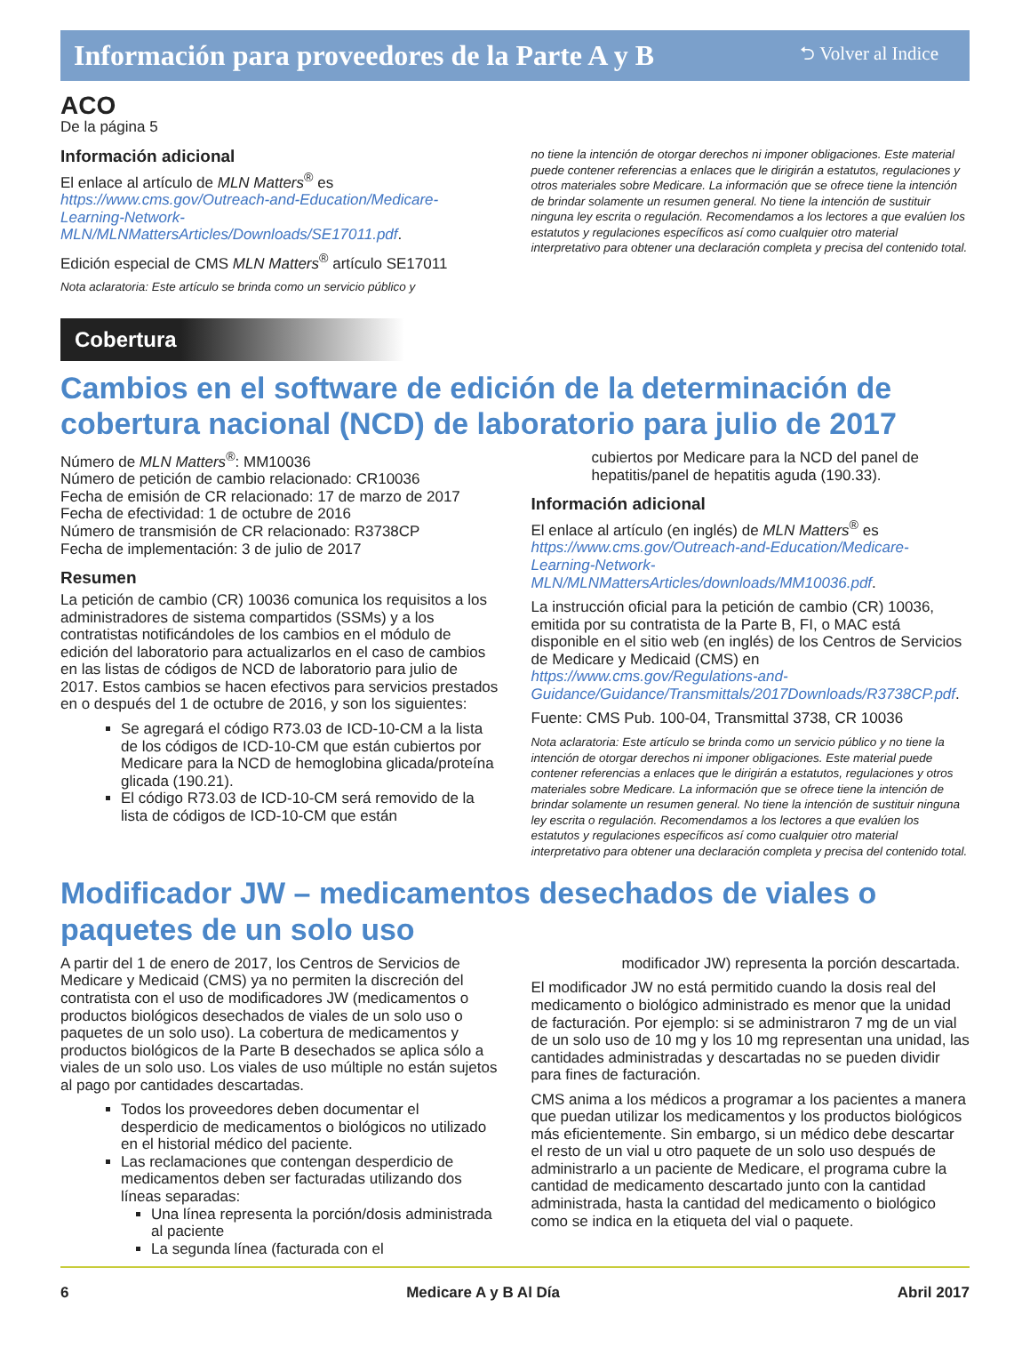Información para proveedores de la Parte A y B ⮌ Volver al Indice
ACO
De la página 5
Información adicional
El enlace al artículo de MLN Matters<sup>®</sup> es https://www.cms.gov/Outreach-and-Education/Medicare-Learning-Network-MLN/MLNMattersArticles/Downloads/SE17011.pdf.
Edición especial de CMS MLN Matters<sup>®</sup> artículo SE17011
Nota aclaratoria: Este artículo se brinda como un servicio público y
no tiene la intención de otorgar derechos ni imponer obligaciones. Este material puede contener referencias a enlaces que le dirigirán a estatutos, regulaciones y otros materiales sobre Medicare. La información que se ofrece tiene la intención de brindar solamente un resumen general. No tiene la intención de sustituir ninguna ley escrita o regulación. Recomendamos a los lectores a que evalúen los estatutos y regulaciones específicos así como cualquier otro material interpretativo para obtener una declaración completa y precisa del contenido total.
Cobertura
Cambios en el software de edición de la determinación de cobertura nacional (NCD) de laboratorio para julio de 2017
Número de MLN Matters<sup>®</sup>: MM10036
Número de petición de cambio relacionado: CR10036
Fecha de emisión de CR relacionado: 17 de marzo de 2017
Fecha de efectividad: 1 de octubre de 2016
Número de transmisión de CR relacionado: R3738CP
Fecha de implementación: 3 de julio de 2017
Resumen
La petición de cambio (CR) 10036 comunica los requisitos a los administradores de sistema compartidos (SSMs) y a los contratistas notificándoles de los cambios en el módulo de edición del laboratorio para actualizarlos en el caso de cambios en las listas de códigos de NCD de laboratorio para julio de 2017. Estos cambios se hacen efectivos para servicios prestados en o después del 1 de octubre de 2016, y son los siguientes:
Se agregará el código R73.03 de ICD-10-CM a la lista de los códigos de ICD-10-CM que están cubiertos por Medicare para la NCD de hemoglobina glicada/proteína glicada (190.21).
El código R73.03 de ICD-10-CM será removido de la lista de códigos de ICD-10-CM que están
cubiertos por Medicare para la NCD del panel de hepatitis/panel de hepatitis aguda (190.33).
Información adicional
El enlace al artículo (en inglés) de MLN Matters<sup>®</sup> es https://www.cms.gov/Outreach-and-Education/Medicare-Learning-Network-MLN/MLNMattersArticles/downloads/MM10036.pdf.
La instrucción oficial para la petición de cambio (CR) 10036, emitida por su contratista de la Parte B, FI, o MAC está disponible en el sitio web (en inglés) de los Centros de Servicios de Medicare y Medicaid (CMS) en https://www.cms.gov/Regulations-and-Guidance/Guidance/Transmittals/2017Downloads/R3738CP.pdf.
Fuente: CMS Pub. 100-04, Transmittal 3738, CR 10036
Nota aclaratoria: Este artículo se brinda como un servicio público y no tiene la intención de otorgar derechos ni imponer obligaciones. Este material puede contener referencias a enlaces que le dirigirán a estatutos, regulaciones y otros materiales sobre Medicare. La información que se ofrece tiene la intención de brindar solamente un resumen general. No tiene la intención de sustituir ninguna ley escrita o regulación. Recomendamos a los lectores a que evalúen los estatutos y regulaciones específicos así como cualquier otro material interpretativo para obtener una declaración completa y precisa del contenido total.
Modificador JW – medicamentos desechados de viales o paquetes de un solo uso
A partir del 1 de enero de 2017, los Centros de Servicios de Medicare y Medicaid (CMS) ya no permiten la discreción del contratista con el uso de modificadores JW (medicamentos o productos biológicos desechados de viales de un solo uso o paquetes de un solo uso). La cobertura de medicamentos y productos biológicos de la Parte B desechados se aplica sólo a viales de un solo uso. Los viales de uso múltiple no están sujetos al pago por cantidades descartadas.
Todos los proveedores deben documentar el desperdicio de medicamentos o biológicos no utilizado en el historial médico del paciente.
Las reclamaciones que contengan desperdicio de medicamentos deben ser facturadas utilizando dos líneas separadas:
Una línea representa la porción/dosis administrada al paciente
La segunda línea (facturada con el
modificador JW) representa la porción descartada.
El modificador JW no está permitido cuando la dosis real del medicamento o biológico administrado es menor que la unidad de facturación. Por ejemplo: si se administraron 7 mg de un vial de un solo uso de 10 mg y los 10 mg representan una unidad, las cantidades administradas y descartadas no se pueden dividir para fines de facturación.
CMS anima a los médicos a programar a los pacientes a manera que puedan utilizar los medicamentos y los productos biológicos más eficientemente. Sin embargo, si un médico debe descartar el resto de un vial u otro paquete de un solo uso después de administrarlo a un paciente de Medicare, el programa cubre la cantidad de medicamento descartado junto con la cantidad administrada, hasta la cantidad del medicamento o biológico como se indica en la etiqueta del vial o paquete.
6 Medicare A y B Al Día Abril 2017